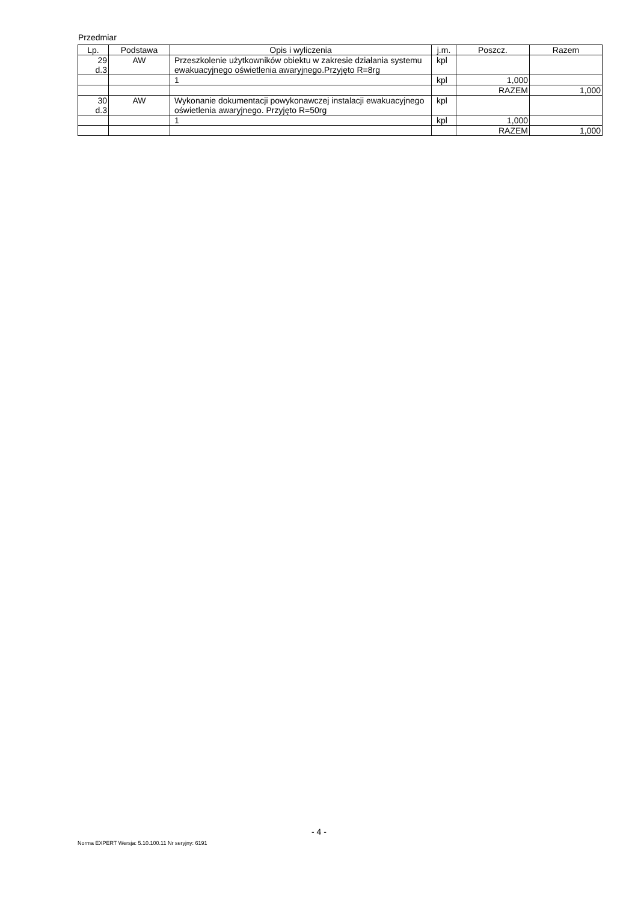Przedmiar
| Lp. | Podstawa | Opis i wyliczenia | j.m. | Poszcz. | Razem |
| --- | --- | --- | --- | --- | --- |
| 29 d.3 | AW | Przeszkolenie użytkowników obiektu w zakresie działania systemu ewakuacyjnego oświetlenia awaryjnego.Przyjęto R=8rg | kpl | | |
| | | 1 | kpl | 1,000 | |
| | | | | RAZEM | 1,000 |
| 30 d.3 | AW | Wykonanie dokumentacji powykonawczej instalacji ewakuacyjnego oświetlenia awaryjnego. Przyjęto R=50rg | kpl | | |
| | | 1 | kpl | 1,000 | |
| | | | | RAZEM | 1,000 |
- 4 -
Norma EXPERT Wersja: 5.10.100.11 Nr seryjny: 6191